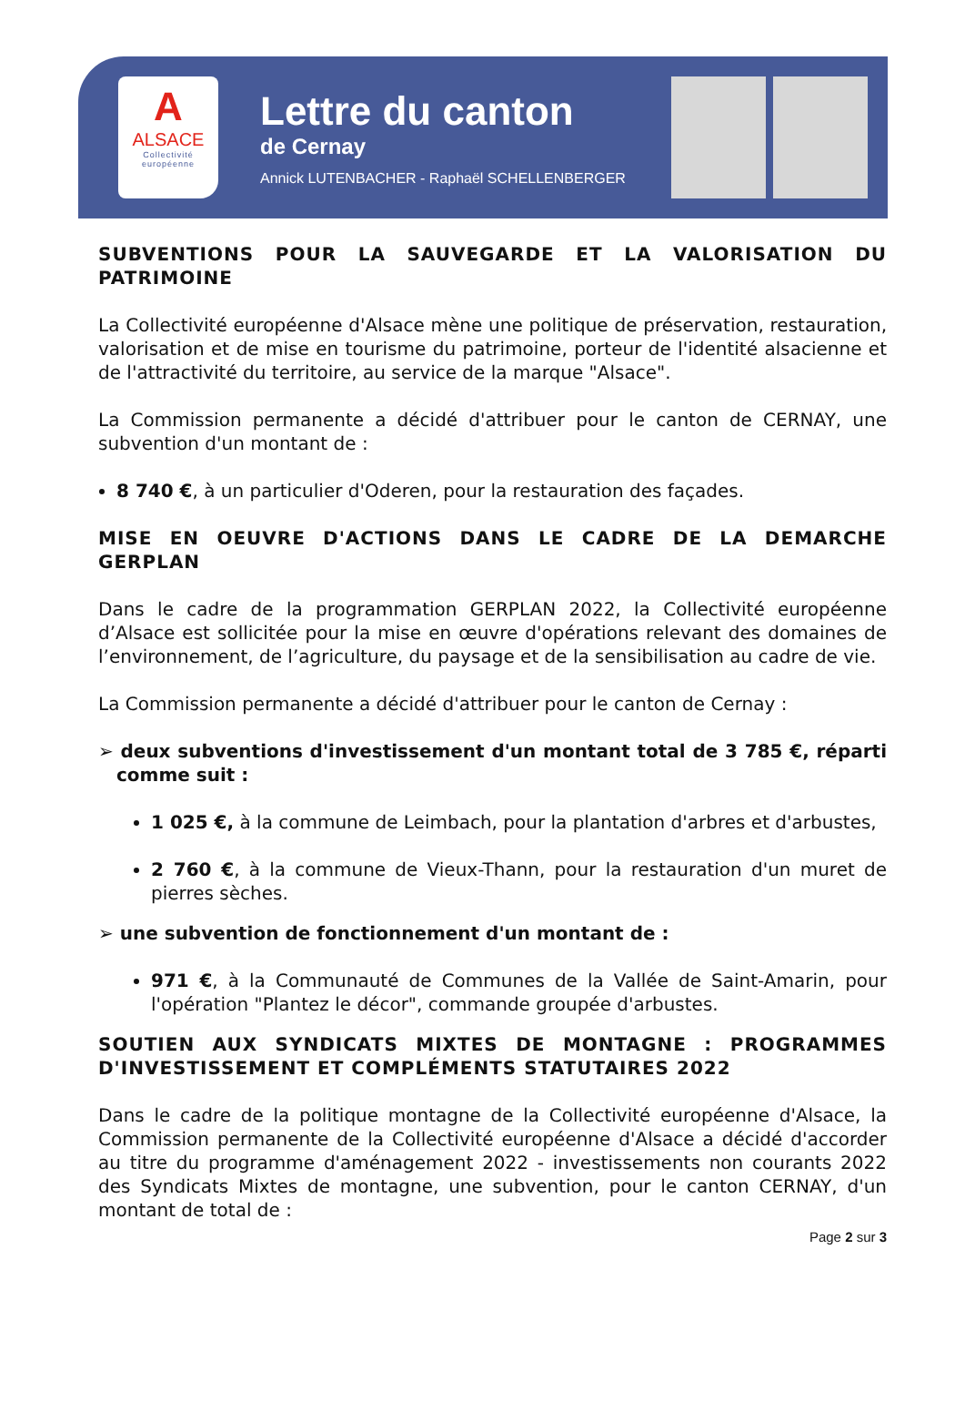A
ALSACE
Collectivité
européenne
Lettre du canton
de Cernay
Annick LUTENBACHER - Raphaël SCHELLENBERGER
SUBVENTIONS POUR LA SAUVEGARDE ET LA VALORISATION DU PATRIMOINE
La Collectivité européenne d'Alsace mène une politique de préservation, restauration, valorisation et de mise en tourisme du patrimoine, porteur de l'identité alsacienne et de l'attractivité du territoire, au service de la marque "Alsace".
La Commission permanente a décidé d'attribuer pour le canton de CERNAY, une subvention d'un montant de :
8 740 €, à un particulier d'Oderen, pour la restauration des façades.
MISE EN OEUVRE D'ACTIONS DANS LE CADRE DE LA DEMARCHE GERPLAN
Dans le cadre de la programmation GERPLAN 2022, la Collectivité européenne d’Alsace est sollicitée pour la mise en œuvre d'opérations relevant des domaines de l’environnement, de l’agriculture, du paysage et de la sensibilisation au cadre de vie.
La Commission permanente a décidé d'attribuer pour le canton de Cernay :
➢ deux subventions d'investissement d'un montant total de 3 785 €, réparti comme suit :
1 025 €, à la commune de Leimbach, pour la plantation d'arbres et d'arbustes,
2 760 €, à la commune de Vieux-Thann, pour la restauration d'un muret de pierres sèches.
➢ une subvention de fonctionnement d'un montant de :
971 €, à la Communauté de Communes de la Vallée de Saint-Amarin, pour l'opération "Plantez le décor", commande groupée d'arbustes.
SOUTIEN AUX SYNDICATS MIXTES DE MONTAGNE : PROGRAMMES D'INVESTISSEMENT ET COMPLÉMENTS STATUTAIRES 2022
Dans le cadre de la politique montagne de la Collectivité européenne d'Alsace, la Commission permanente de la Collectivité européenne d'Alsace a décidé d'accorder au titre du programme d'aménagement 2022 - investissements non courants 2022 des Syndicats Mixtes de montagne, une subvention, pour le canton CERNAY, d'un montant de total de :
Page 2 sur 3